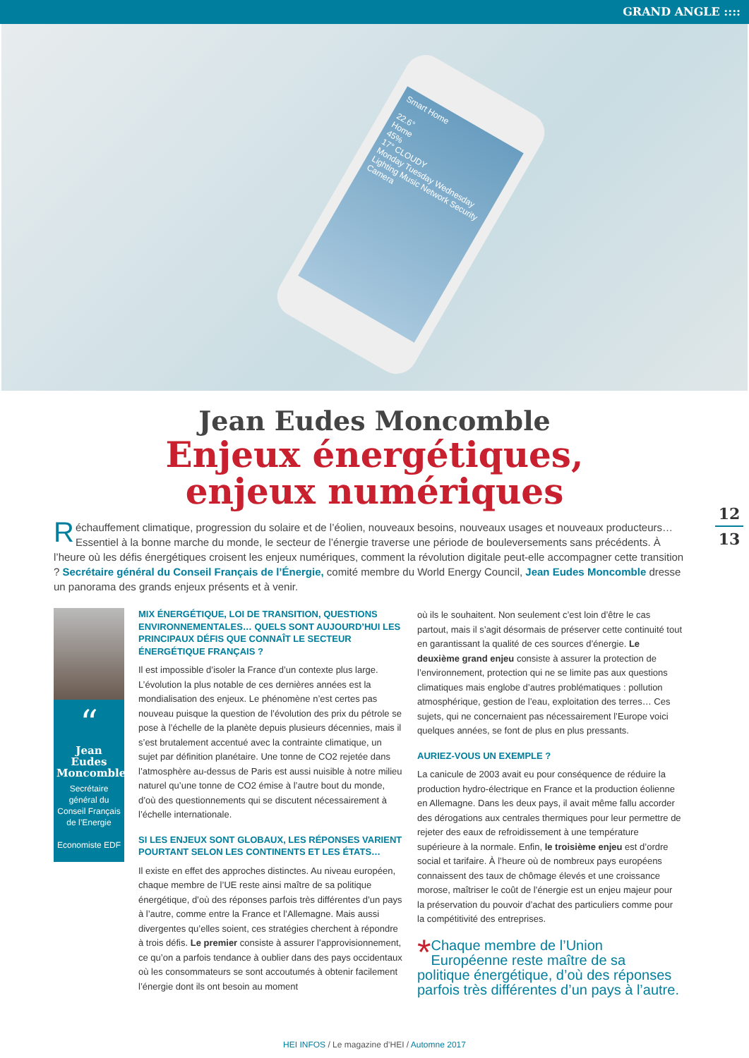GRAND ANGLE ::::
Smart Home
22.6°
Home
45%
17° CLOUDY
Monday Tuesday Wednesday
Lighting Music Network Security Camera
Jean Eudes Moncomble
Enjeux énergétiques,
enjeux numériques
12
13
Réchauffement climatique, progression du solaire et de l’éolien, nouveaux besoins, nouveaux usages et nouveaux producteurs… Essentiel à la bonne marche du monde, le secteur de l’énergie traverse une période de bouleversements sans précédents. À l’heure où les défis énergétiques croisent les enjeux numériques, comment la révolution digitale peut-elle accompagner cette transition ? Secrétaire général du Conseil Français de l’Énergie, comité membre du World Energy Council, Jean Eudes Moncomble dresse un panorama des grands enjeux présents et à venir.
“
Jean Eudes Moncomble
Secrétaire général du Conseil Français de l’Energie
Economiste EDF
MIX ÉNERGÉTIQUE, LOI DE TRANSITION, QUESTIONS ENVIRONNEMENTALES… QUELS SONT AUJOURD’HUI LES PRINCIPAUX DÉFIS QUE CONNAÎT LE SECTEUR ÉNERGÉTIQUE FRANÇAIS ?
Il est impossible d’isoler la France d’un contexte plus large. L’évolution la plus notable de ces dernières années est la mondialisation des enjeux. Le phénomène n’est certes pas nouveau puisque la question de l’évolution des prix du pétrole se pose à l’échelle de la planète depuis plusieurs décennies, mais il s’est brutalement accentué avec la contrainte climatique, un sujet par définition planétaire. Une tonne de CO2 rejetée dans l’atmosphère au-dessus de Paris est aussi nuisible à notre milieu naturel qu’une tonne de CO2 émise à l’autre bout du monde, d’où des questionnements qui se discutent nécessairement à l’échelle internationale.
SI LES ENJEUX SONT GLOBAUX, LES RÉPONSES VARIENT POURTANT SELON LES CONTINENTS ET LES ÉTATS…
Il existe en effet des approches distinctes. Au niveau européen, chaque membre de l’UE reste ainsi maître de sa politique énergétique, d’où des réponses parfois très différentes d’un pays à l’autre, comme entre la France et l’Allemagne. Mais aussi divergentes qu’elles soient, ces stratégies cherchent à répondre à trois défis. Le premier consiste à assurer l’approvisionnement, ce qu’on a parfois tendance à oublier dans des pays occidentaux où les consommateurs se sont accoutumés à obtenir facilement l’énergie dont ils ont besoin au moment
où ils le souhaitent. Non seulement c’est loin d’être le cas partout, mais il s’agit désormais de préserver cette continuité tout en garantissant la qualité de ces sources d’énergie. Le deuxième grand enjeu consiste à assurer la protection de l’environnement, protection qui ne se limite pas aux questions climatiques mais englobe d’autres problématiques : pollution atmosphérique, gestion de l’eau, exploitation des terres… Ces sujets, qui ne concernaient pas nécessairement l’Europe voici quelques années, se font de plus en plus pressants.
AURIEZ-VOUS UN EXEMPLE ?
La canicule de 2003 avait eu pour conséquence de réduire la production hydro-électrique en France et la production éolienne en Allemagne. Dans les deux pays, il avait même fallu accorder des dérogations aux centrales thermiques pour leur permettre de rejeter des eaux de refroidissement à une température supérieure à la normale. Enfin, le troisième enjeu est d’ordre social et tarifaire. À l’heure où de nombreux pays européens connaissent des taux de chômage élevés et une croissance morose, maîtriser le coût de l’énergie est un enjeu majeur pour la préservation du pouvoir d’achat des particuliers comme pour la compétitivité des entreprises.
* Chaque membre de l’Union Européenne reste maître de sa politique énergétique, d’où des réponses parfois très différentes d’un pays à l’autre.
HEI INFOS / Le magazine d’HEI / Automne 2017